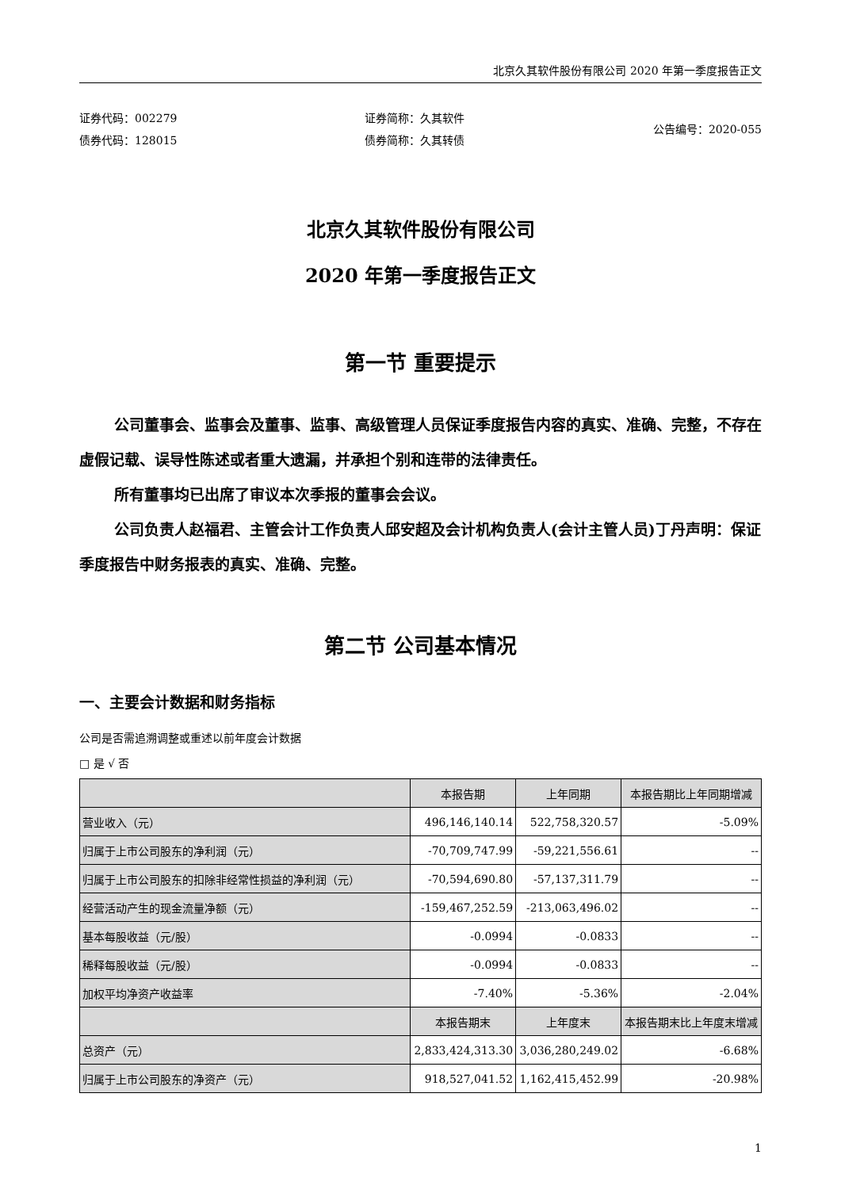北京久其软件股份有限公司 2020 年第一季度报告正文
证券代码：002279
债券代码：128015
证券简称：久其软件
债券简称：久其转债
公告编号：2020-055
北京久其软件股份有限公司
2020 年第一季度报告正文
第一节 重要提示
公司董事会、监事会及董事、监事、高级管理人员保证季度报告内容的真实、准确、完整，不存在虚假记载、误导性陈述或者重大遗漏，并承担个别和连带的法律责任。
所有董事均已出席了审议本次季报的董事会会议。
公司负责人赵福君、主管会计工作负责人邱安超及会计机构负责人(会计主管人员)丁丹声明：保证季度报告中财务报表的真实、准确、完整。
第二节 公司基本情况
一、主要会计数据和财务指标
公司是否需追溯调整或重述以前年度会计数据
□ 是 √ 否
| | 本报告期 | 上年同期 | 本报告期比上年同期增减 |
| --- | --- | --- | --- |
| 营业收入（元） | 496,146,140.14 | 522,758,320.57 | -5.09% |
| 归属于上市公司股东的净利润（元） | -70,709,747.99 | -59,221,556.61 | -- |
| 归属于上市公司股东的扣除非经常性损益的净利润（元） | -70,594,690.80 | -57,137,311.79 | -- |
| 经营活动产生的现金流量净额（元） | -159,467,252.59 | -213,063,496.02 | -- |
| 基本每股收益（元/股） | -0.0994 | -0.0833 | -- |
| 稀释每股收益（元/股） | -0.0994 | -0.0833 | -- |
| 加权平均净资产收益率 | -7.40% | -5.36% | -2.04% |
| | 本报告期末 | 上年度末 | 本报告期末比上年度末增减 |
| 总资产（元） | 2,833,424,313.30 | 3,036,280,249.02 | -6.68% |
| 归属于上市公司股东的净资产（元） | 918,527,041.52 | 1,162,415,452.99 | -20.98% |
1